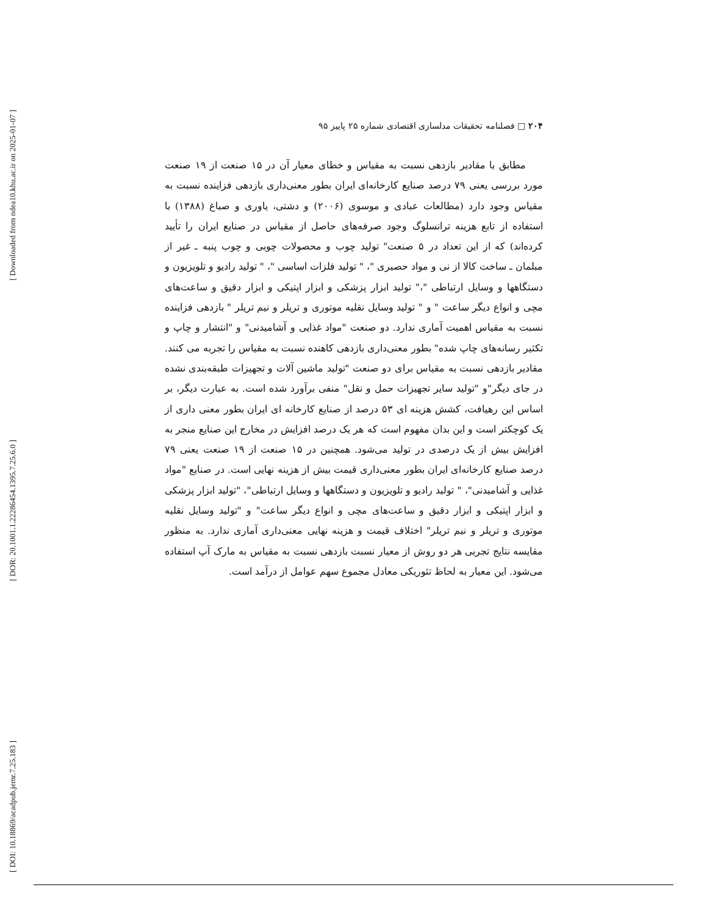[ Downloaded from ndea10.khu.ac.ir on 2025-01-07 ]
[ DOR: 20.1001.1.22286454.1395.7.25.6.0 ]
[ DOI: 10.18869/acadpub.jemr.7.25.183 ]
۲۰۴ □ فصلنامه تحقیقات مدلسازی اقتصادی شماره ۲۵ پاییز ۹۵
مطابق با مقادیر بازدهی نسبت به مقیاس و خطای معیار آن در ۱۵ صنعت از ۱۹ صنعت مورد بررسی یعنی ۷۹ درصد صنایع کارخانه‌ای ایران بطور معنی‌داری بازدهی فزاینده نسبت به مقیاس وجود دارد (مطالعات عبادی و موسوی (۲۰۰۶) و دشتی، یاوری و صباغ (۱۳۸۸) با استفاده از تابع هزینه ترانسلوگ وجود صرفه‌های حاصل از مقیاس در صنایع ایران را تأیید کرده‌اند) که از این تعداد در ۵ صنعت" تولید چوب و محصولات چوبی و چوب پنبه ـ غیر از مبلمان ـ ساخت کالا از نی و مواد حصیری "، " تولید فلزات اساسی "، " تولید رادیو و تلویزیون و دستگاهها و وسایل ارتباطی "،" تولید ابزار پزشکی و ابزار اپتیکی و ابزار دقیق و ساعت‌های مچی و انواع دیگر ساعت " و " تولید وسایل نقلیه موتوری و تریلر و نیم تریلر " بازدهی فزاینده نسبت به مقیاس اهمیت آماری ندارد. دو صنعت "مواد غذایی و آشامیدنی" و "انتشار و چاپ و تکثیر رسانه‌های چاپ شده" بطور معنی‌داری بازدهی کاهنده نسبت به مقیاس را تجربه می کنند. مقادیر بازدهی نسبت به مقیاس برای دو صنعت "تولید ماشین آلات و تجهیزات طبقه‌بندی نشده در جای دیگر"و "تولید سایر تجهیزات حمل و نقل" منفی برآورد شده است. به عبارت دیگر، بر اساس این رهیافت، کشش هزینه ای ۵۳ درصد از صنایع کارخانه ای ایران بطور معنی داری از یک کوچکتر است و این بدان مفهوم است که هر یک درصد افزایش در مخارج این صنایع منجر به افزایش بیش از یک درصدی در تولید می‌شود. همچنین در ۱۵ صنعت از ۱۹ صنعت یعنی ۷۹ درصد صنایع کارخانه‌ای ایران بطور معنی‌داری قیمت بیش از هزینه نهایی است. در صنایع "مواد غذایی و آشامیدنی"، " تولید رادیو و تلویزیون و دستگاهها و وسایل ارتباطی"، "تولید ابزار پزشکی و ابزار اپتیکی و ابزار دقیق و ساعت‌های مچی و انواع دیگر ساعت" و "تولید وسایل نقلیه موتوری و تریلر و نیم تریلر" اختلاف قیمت و هزینه نهایی معنی‌داری آماری ندارد. به منظور مقایسه نتایج تجربی هر دو روش از معیار نسبت بازدهی نسبت به مقیاس به مارک آپ استفاده می‌شود. این معیار به لحاظ تئوریکی معادل مجموع سهم عوامل از درآمد است.